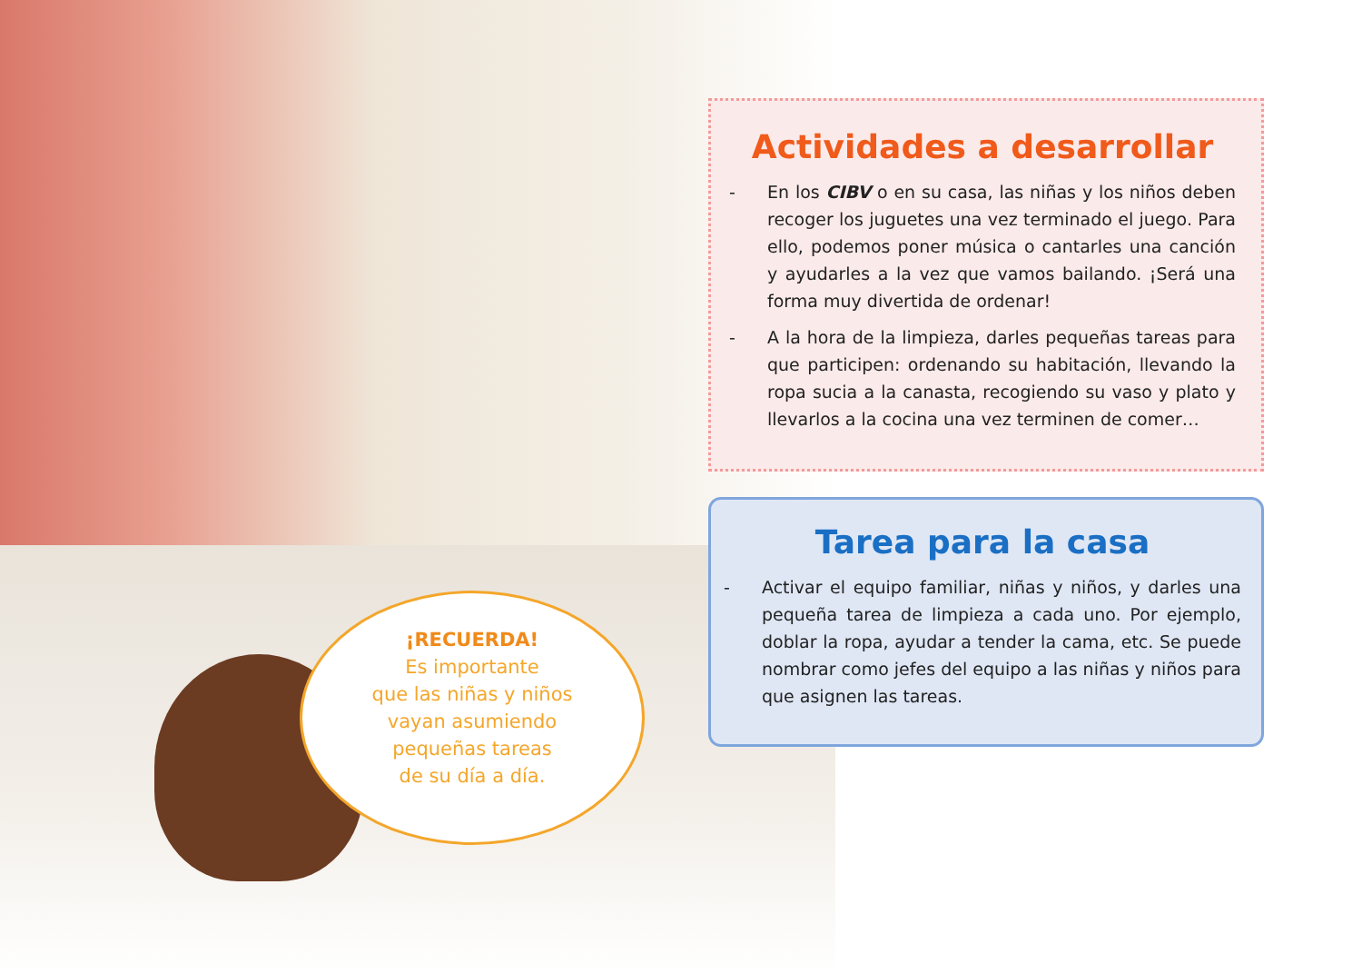¡RECUERDA!
Es importante
que las niñas y niños
vayan asumiendo
pequeñas tareas
de su día a día.
Actividades a desarrollar
- En los CIBV o en su casa, las niñas y los niños deben recoger los juguetes una vez terminado el juego. Para ello, podemos poner música o cantarles una canción y ayudarles a la vez que vamos bailando. ¡Será una forma muy divertida de ordenar!
- A la hora de la limpieza, darles pequeñas tareas para que participen: ordenando su habitación, llevando la ropa sucia a la canasta, recogiendo su vaso y plato y llevarlos a la cocina una vez terminen de comer…
Tarea para la casa
- Activar el equipo familiar, niñas y niños, y darles una pequeña tarea de limpieza a cada uno. Por ejemplo, doblar la ropa, ayudar a tender la cama, etc. Se puede nombrar como jefes del equipo a las niñas y niños para que asignen las tareas.